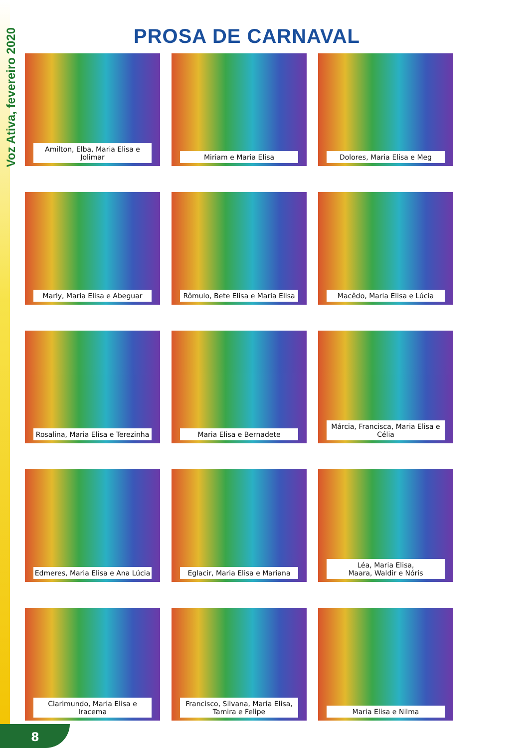Voz Ativa, fevereiro 2020
PROSA DE CARNAVAL
Amilton, Elba, Maria Elisa e Jolimar
Miriam e Maria Elisa
Dolores, Maria Elisa e Meg
Marly, Maria Elisa e Abeguar
Rômulo, Bete Elisa e Maria Elisa
Macêdo, Maria Elisa e Lúcia
Rosalina, Maria Elisa e Terezinha
Maria Elisa e Bernadete
Márcia, Francisca, Maria Elisa e Célia
Edmeres, Maria Elisa e Ana Lúcia
Eglacir, Maria Elisa e Mariana
Léa, Maria Elisa,
Maara, Waldir e Nóris
Clarimundo, Maria Elisa e Iracema
Francisco, Silvana, Maria Elisa, Tamira e Felipe
Maria Elisa e Nilma
8